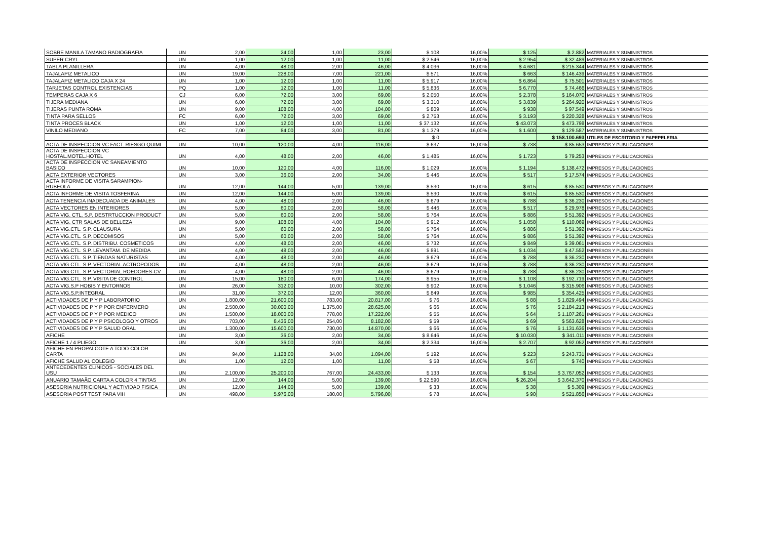| SOBRE MANILA TAMANO RADIOGRAFIA | UN | 2,00 | 24,00 | 1,00 | 23,00 | $ 108 | 16,00% | $ 125 | $ 2.882 | MATERIALES Y SUMINISTROS |
| SUPER CRYL | UN | 1,00 | 12,00 | 1,00 | 11,00 | $ 2.546 | 16,00% | $ 2.954 | $ 32.489 | MATERIALES Y SUMINISTROS |
| TABLA PLANILLERA | UN | 4,00 | 48,00 | 2,00 | 46,00 | $ 4.036 | 16,00% | $ 4.681 | $ 215.344 | MATERIALES Y SUMINISTROS |
| TAJALAPIZ METALICO | UN | 19,00 | 228,00 | 7,00 | 221,00 | $ 571 | 16,00% | $ 663 | $ 146.439 | MATERIALES Y SUMINISTROS |
| TAJALAPIZ METALICO CAJA X 24 | UN | 1,00 | 12,00 | 1,00 | 11,00 | $ 5.917 | 16,00% | $ 6.864 | $ 75.501 | MATERIALES Y SUMINISTROS |
| TARJETAS CONTROL EXISTENCIAS | PQ | 1,00 | 12,00 | 1,00 | 11,00 | $ 5.836 | 16,00% | $ 6.770 | $ 74.466 | MATERIALES Y SUMINISTROS |
| TEMPERAS CAJA X 6 | CJ | 6,00 | 72,00 | 3,00 | 69,00 | $ 2.050 | 16,00% | $ 2.378 | $ 164.070 | MATERIALES Y SUMINISTROS |
| TIJERA MEDIANA | UN | 6,00 | 72,00 | 3,00 | 69,00 | $ 3.310 | 16,00% | $ 3.839 | $ 264.920 | MATERIALES Y SUMINISTROS |
| TIJERAS PUNTA ROMA | UN | 9,00 | 108,00 | 4,00 | 104,00 | $ 809 | 16,00% | $ 938 | $ 97.549 | MATERIALES Y SUMINISTROS |
| TINTA PARA SELLOS | FC | 6,00 | 72,00 | 3,00 | 69,00 | $ 2.753 | 16,00% | $ 3.193 | $ 220.328 | MATERIALES Y SUMINISTROS |
| TINTA PROCES BLACK | UN | 1,00 | 12,00 | 1,00 | 11,00 | $ 37.132 | 16,00% | $ 43.073 | $ 473.798 | MATERIALES Y SUMINISTROS |
| VINILO MEDIANO | FC | 7,00 | 84,00 | 3,00 | 81,00 | $ 1.379 | 16,00% | $ 1.600 | $ 129.587 | MATERIALES Y SUMINISTROS |
| | | | | | | $ 0 | | | $ 158.100.693 | UTILES DE ESCRITORIO Y PAPEPELERIA |
| ACTA DE INSPECCION VC FACT. RIESGO QUIMI | UN | 10,00 | 120,00 | 4,00 | 116,00 | $ 637 | 16,00% | $ 738 | $ 85.653 | IMPRESOS Y PUBLICACIONES |
| ACTA DE INSPECCION VC HOSTAL.MOTEL.HOTEL | UN | 4,00 | 48,00 | 2,00 | 46,00 | $ 1.485 | 16,00% | $ 1.723 | $ 79.253 | IMPRESOS Y PUBLICACIONES |
| ACTA DE INSPECCION VC SANEAMIENTO BASICO | UN | 10,00 | 120,00 | 4,00 | 116,00 | $ 1.029 | 16,00% | $ 1.194 | $ 138.472 | IMPRESOS Y PUBLICACIONES |
| ACTA EXTERIOR VECTORES | UN | 3,00 | 36,00 | 2,00 | 34,00 | $ 446 | 16,00% | $ 517 | $ 17.574 | IMPRESOS Y PUBLICACIONES |
| ACTA INFORME DE VISITA SARAMPION-RUBEOLA | UN | 12,00 | 144,00 | 5,00 | 139,00 | $ 530 | 16,00% | $ 615 | $ 85.530 | IMPRESOS Y PUBLICACIONES |
| ACTA INFORME DE VISITA TOSFERINA | UN | 12,00 | 144,00 | 5,00 | 139,00 | $ 530 | 16,00% | $ 615 | $ 85.530 | IMPRESOS Y PUBLICACIONES |
| ACTA TENENCIA INADECUADA DE ANIMALES | UN | 4,00 | 48,00 | 2,00 | 46,00 | $ 679 | 16,00% | $ 788 | $ 36.230 | IMPRESOS Y PUBLICACIONES |
| ACTA VECTORES EN INTERIORES | UN | 5,00 | 60,00 | 2,00 | 58,00 | $ 446 | 16,00% | $ 517 | $ 29.978 | IMPRESOS Y PUBLICACIONES |
| ACTA VIG. CTL. S.P. DESTRTUCCION PRODUCT | UN | 5,00 | 60,00 | 2,00 | 58,00 | $ 764 | 16,00% | $ 886 | $ 51.392 | IMPRESOS Y PUBLICACIONES |
| ACTA VIG. CTR SALAS DE BELLEZA | UN | 9,00 | 108,00 | 4,00 | 104,00 | $ 912 | 16,00% | $ 1.058 | $ 110.069 | IMPRESOS Y PUBLICACIONES |
| ACTA VIG.CTL. S.P. CLAUSURA | UN | 5,00 | 60,00 | 2,00 | 58,00 | $ 764 | 16,00% | $ 886 | $ 51.392 | IMPRESOS Y PUBLICACIONES |
| ACTA VIG.CTL. S.P. DECOMISOS | UN | 5,00 | 60,00 | 2,00 | 58,00 | $ 764 | 16,00% | $ 886 | $ 51.392 | IMPRESOS Y PUBLICACIONES |
| ACTA VIG.CTL. S.P. DISTRIBU. COSMETICOS | UN | 4,00 | 48,00 | 2,00 | 46,00 | $ 732 | 16,00% | $ 849 | $ 39.061 | IMPRESOS Y PUBLICACIONES |
| ACTA VIG.CTL. S.P. LEVANTAM. DE MEDIDA | UN | 4,00 | 48,00 | 2,00 | 46,00 | $ 891 | 16,00% | $ 1.034 | $ 47.552 | IMPRESOS Y PUBLICACIONES |
| ACTA VIG.CTL. S.P. TIENDAS NATURISTAS | UN | 4,00 | 48,00 | 2,00 | 46,00 | $ 679 | 16,00% | $ 788 | $ 36.230 | IMPRESOS Y PUBLICACIONES |
| ACTA VIG.CTL. S.P. VECTORIAL ACTROPODOS | UN | 4,00 | 48,00 | 2,00 | 46,00 | $ 679 | 16,00% | $ 788 | $ 36.230 | IMPRESOS Y PUBLICACIONES |
| ACTA VIG.CTL. S.P. VECTORIAL ROEDORES-CV | UN | 4,00 | 48,00 | 2,00 | 46,00 | $ 679 | 16,00% | $ 788 | $ 36.230 | IMPRESOS Y PUBLICACIONES |
| ACTA VIG.CTL. S.P. VISITA DE CONTROL | UN | 15,00 | 180,00 | 6,00 | 174,00 | $ 955 | 16,00% | $ 1.108 | $ 192.719 | IMPRESOS Y PUBLICACIONES |
| ACTA VIG.S.P HOBIS Y ENTORNOS | UN | 26,00 | 312,00 | 10,00 | 302,00 | $ 902 | 16,00% | $ 1.046 | $ 315.906 | IMPRESOS Y PUBLICACIONES |
| ACTA VIG.S.P.INTEGRAL | UN | 31,00 | 372,00 | 12,00 | 360,00 | $ 849 | 16,00% | $ 985 | $ 354.425 | IMPRESOS Y PUBLICACIONES |
| ACTIVIDADES DE P Y P LABORATORIO | UN | 1.800,00 | 21.600,00 | 783,00 | 20.817,00 | $ 76 | 16,00% | $ 88 | $ 1.829.494 | IMPRESOS Y PUBLICACIONES |
| ACTIVIDADES DE P Y P POR ENFERMERO | UN | 2.500,00 | 30.000,00 | 1.375,00 | 28.625,00 | $ 66 | 16,00% | $ 76 | $ 2.184.213 | IMPRESOS Y PUBLICACIONES |
| ACTIVIDADES DE P Y P POR MEDICO | UN | 1.500,00 | 18.000,00 | 778,00 | 17.222,00 | $ 55 | 16,00% | $ 64 | $ 1.107.261 | IMPRESOS Y PUBLICACIONES |
| ACTIVIDADES DE P Y P PSICOLOGO Y OTROS | UN | 703,00 | 8.436,00 | 254,00 | 8.182,00 | $ 59 | 16,00% | $ 69 | $ 563.628 | IMPRESOS Y PUBLICACIONES |
| ACTIVIDADES DE P Y P SALUD ORAL | UN | 1.300,00 | 15.600,00 | 730,00 | 14.870,00 | $ 66 | 16,00% | $ 76 | $ 1.131.636 | IMPRESOS Y PUBLICACIONES |
| AFICHE | UN | 3,00 | 36,00 | 2,00 | 34,00 | $ 8.646 | 16,00% | $ 10.030 | $ 341.011 | IMPRESOS Y PUBLICACIONES |
| AFICHE 1 / 4 PLIEGO | UN | 3,00 | 36,00 | 2,00 | 34,00 | $ 2.334 | 16,00% | $ 2.707 | $ 92.052 | IMPRESOS Y PUBLICACIONES |
| AFICHE EN PROPALCOTE A TODO COLOR CARTA | UN | 94,00 | 1.128,00 | 34,00 | 1.094,00 | $ 192 | 16,00% | $ 223 | $ 243.731 | IMPRESOS Y PUBLICACIONES |
| AFICHE SALUD AL COLEGIO | UN | 1,00 | 12,00 | 1,00 | 11,00 | $ 58 | 16,00% | $ 67 | $ 740 | IMPRESOS Y PUBLICACIONES |
| ANTECEDENTES CLINICOS - SOCIALES DEL USU | UN | 2.100,00 | 25.200,00 | 767,00 | 24.433,00 | $ 133 | 16,00% | $ 154 | $ 3.767.052 | IMPRESOS Y PUBLICACIONES |
| ANUARIO TAMAÃO CARTA A COLOR 4 TINTAS | UN | 12,00 | 144,00 | 5,00 | 139,00 | $ 22.590 | 16,00% | $ 26.204 | $ 3.642.370 | IMPRESOS Y PUBLICACIONES |
| ASESORIA NUTRICIONAL Y ACTIVIDAD FISICA | UN | 12,00 | 144,00 | 5,00 | 139,00 | $ 33 | 16,00% | $ 38 | $ 5.309 | IMPRESOS Y PUBLICACIONES |
| ASESORIA POST TEST PARA VIH | UN | 498,00 | 5.976,00 | 180,00 | 5.796,00 | $ 78 | 16,00% | $ 90 | $ 521.856 | IMPRESOS Y PUBLICACIONES |